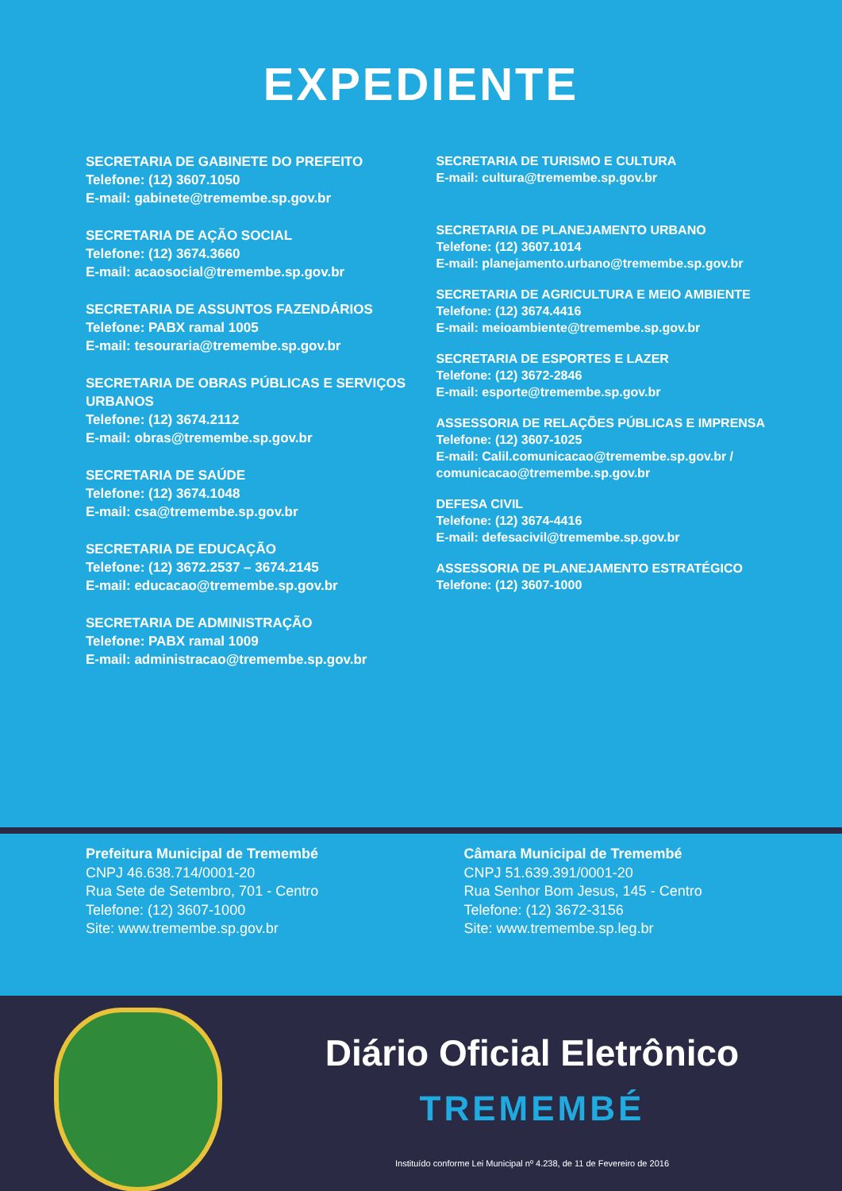EXPEDIENTE
SECRETARIA DE GABINETE DO PREFEITO
Telefone: (12) 3607.1050
E-mail: gabinete@tremembe.sp.gov.br
SECRETARIA DE AÇÃO SOCIAL
Telefone: (12) 3674.3660
E-mail: acaosocial@tremembe.sp.gov.br
SECRETARIA DE ASSUNTOS FAZENDÁRIOS
Telefone: PABX ramal 1005
E-mail: tesouraria@tremembe.sp.gov.br
SECRETARIA DE OBRAS PÚBLICAS E SERVIÇOS URBANOS
Telefone: (12) 3674.2112
E-mail: obras@tremembe.sp.gov.br
SECRETARIA DE SAÚDE
Telefone: (12) 3674.1048
E-mail: csa@tremembe.sp.gov.br
SECRETARIA DE EDUCAÇÃO
Telefone: (12) 3672.2537 – 3674.2145
E-mail: educacao@tremembe.sp.gov.br
SECRETARIA DE ADMINISTRAÇÃO
Telefone: PABX ramal 1009
E-mail: administracao@tremembe.sp.gov.br
SECRETARIA DE TURISMO E CULTURA
E-mail: cultura@tremembe.sp.gov.br
SECRETARIA DE PLANEJAMENTO URBANO
Telefone: (12) 3607.1014
E-mail: planejamento.urbano@tremembe.sp.gov.br
SECRETARIA DE AGRICULTURA E MEIO AMBIENTE
Telefone: (12) 3674.4416
E-mail: meioambiente@tremembe.sp.gov.br
SECRETARIA DE ESPORTES E LAZER
Telefone: (12) 3672-2846
E-mail: esporte@tremembe.sp.gov.br
ASSESSORIA DE RELAÇÕES PÚBLICAS E IMPRENSA
Telefone: (12) 3607-1025
E-mail: Calil.comunicacao@tremembe.sp.gov.br / comunicacao@tremembe.sp.gov.br
DEFESA CIVIL
Telefone: (12) 3674-4416
E-mail: defesacivil@tremembe.sp.gov.br
ASSESSORIA DE PLANEJAMENTO ESTRATÉGICO
Telefone: (12) 3607-1000
Prefeitura Municipal de Tremembé
CNPJ 46.638.714/0001-20
Rua Sete de Setembro, 701 - Centro
Telefone: (12) 3607-1000
Site: www.tremembe.sp.gov.br
Câmara Municipal de Tremembé
CNPJ 51.639.391/0001-20
Rua Senhor Bom Jesus, 145 - Centro
Telefone: (12) 3672-3156
Site: www.tremembe.sp.leg.br
Diário Oficial Eletrônico
TREMEMBÉ
Instituído conforme Lei Municipal nº 4.238, de 11 de Fevereiro de 2016